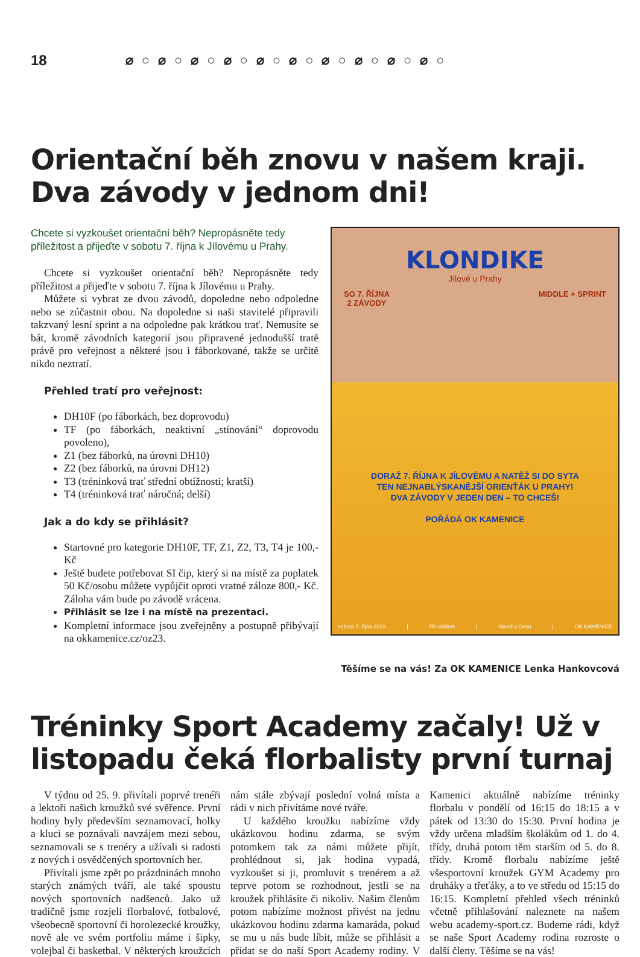18 ⌀○⌀○⌀○⌀○⌀○⌀○⌀○⌀○⌀○⌀○
Orientační běh znovu v našem kraji. Dva závody v jednom dni!
Chcete si vyzkoušet orientační běh? Nepropásněte tedy příležitost a přijeďte v sobotu 7. října k Jílovému u Prahy.
Chcete si vyzkoušet orientační běh? Nepropásněte tedy příležitost a přijeďte v sobotu 7. října k Jílovému u Prahy.
Můžete si vybrat ze dvou závodů, dopoledne nebo odpoledne nebo se zúčastnit obou. Na dopoledne si naši stavitelé připravili takzvaný lesní sprint a na odpoledne pak krátkou trať. Nemusíte se bát, kromě závodních kategorií jsou připravené jednodušší tratě právě pro veřejnost a některé jsou i fáborkované, takže se určitě nikdo neztratí.
Přehled tratí pro veřejnost:
DH10F (po fáborkách, bez doprovodu)
TF (po fáborkách, neaktivní „stínování“ doprovodu povoleno),
Z1 (bez fáborků, na úrovni DH10)
Z2 (bez fáborků, na úrovni DH12)
T3 (tréninková trať střední obtížnosti; kratší)
T4 (tréninková trať náročná; delší)
Jak a do kdy se přihlásit?
Startovné pro kategorie DH10F, TF, Z1, Z2, T3, T4 je 100,- Kč
Ještě budete potřebovat SI čip, který si na místě za poplatek 50 Kč/osobu můžete vypůjčit oproti vratné záloze 800,- Kč. Záloha vám bude po závodě vrácena.
Přihlásit se lze i na místě na prezentaci.
Kompletní informace jsou zveřejněny a postupně přibývají na okkamenice.cz/oz23.
KLONDIKE
Jílové u Prahy
SO 7. ŘÍJNA
2 ZÁVODY MIDDLE + SPRINT
DORAŽ 7. ŘÍJNA K JÍLOVÉMU A NATĚŽ SI DO SYTA
TEN NEJNABLÝSKANĚJŠÍ ORIENŤÁK U PRAHY!
DVA ZÁVODY V JEDEN DEN – TO CHCEŠ!
POŘÁDÁ OK KAMENICE
sobota 7. října 2023 | FB událost | závod v Orisu | OK KAMENICE
Těšíme se na vás! Za OK KAMENICE Lenka Hankovcová
Tréninky Sport Academy začaly! Už v listopadu čeká florbalisty první turnaj
V týdnu od 25. 9. přivítali poprvé trenéři a lektoři našich kroužků své svěřence. První hodiny byly především seznamovací, holky a kluci se poznávali navzájem mezi sebou, seznamovali se s trenéry a užívali si radosti z nových i osvědčených sportovních her.
Přivítali jsme zpět po prázdninách mnoho starých známých tváří, ale také spoustu nových sportovních nadšenců. Jako už tradičně jsme rozjeli florbalové, fotbalové, všeobecně sportovní či horolezecké kroužky, nově ale ve svém portfoliu máme i šipky, volejbal či basketbal. V některých kroužcích nám stále zbývají poslední volná místa a rádi v nich přivítáme nové tváře.
U každého kroužku nabízíme vždy ukázkovou hodinu zdarma, se svým potomkem tak za námi můžete přijít, prohlédnout si, jak hodina vypadá, vyzkoušet si ji, promluvit s trenérem a až teprve potom se rozhodnout, jestli se na kroužek přihlásíte či nikoliv. Našim členům potom nabízíme možnost přivést na jednu ukázkovou hodinu zdarma kamaráda, pokud se mu u nás bude líbit, může se přihlásit a přidat se do naší Sport Academy rodiny. V Kamenici aktuálně nabízíme tréninky florbalu v pondělí od 16:15 do 18:15 a v pátek od 13:30 do 15:30. První hodina je vždy určena mladším školákům od 1. do 4. třídy, druhá potom těm starším od 5. do 8. třídy. Kromě florbalu nabízíme ještě všesportovní kroužek GYM Academy pro druháky a třeťáky, a to ve středu od 15:15 do 16:15. Kompletní přehled všech tréninků včetně přihlašování naleznete na našem webu academy-sport.cz. Budeme rádi, když se naše Sport Academy rodina rozroste o další členy. Těšíme se na vás!